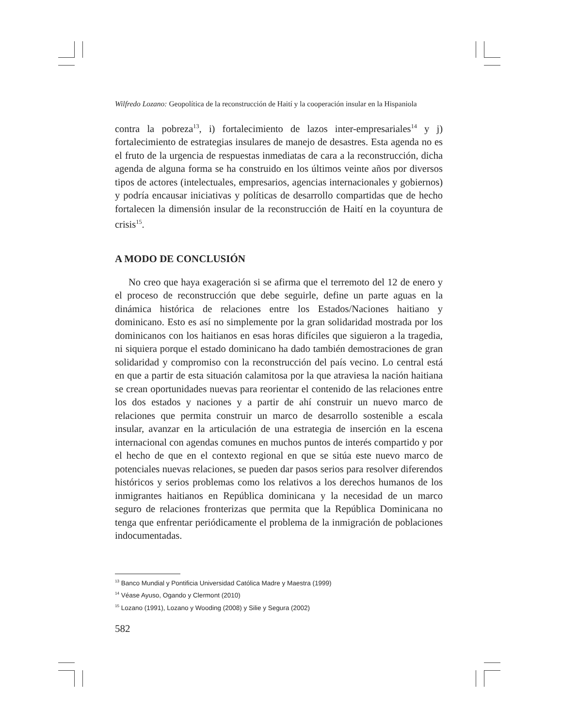Wilfredo Lozano: Geopolítica de la reconstrucción de Haití y la cooperación insular en la Hispaniola
contra la pobreza<sup>13</sup>, i) fortalecimiento de lazos inter-empresariales<sup>14</sup> y j) fortalecimiento de estrategias insulares de manejo de desastres. Esta agenda no es el fruto de la urgencia de respuestas inmediatas de cara a la reconstrucción, dicha agenda de alguna forma se ha construido en los últimos veinte años por diversos tipos de actores (intelectuales, empresarios, agencias internacionales y gobiernos) y podría encausar iniciativas y políticas de desarrollo compartidas que de hecho fortalecen la dimensión insular de la reconstrucción de Haití en la coyuntura de crisis<sup>15</sup>.
A MODO DE CONCLUSIÓN
No creo que haya exageración si se afirma que el terremoto del 12 de enero y el proceso de reconstrucción que debe seguirle, define un parte aguas en la dinámica histórica de relaciones entre los Estados/Naciones haitiano y dominicano. Esto es así no simplemente por la gran solidaridad mostrada por los dominicanos con los haitianos en esas horas difíciles que siguieron a la tragedia, ni siquiera porque el estado dominicano ha dado también demostraciones de gran solidaridad y compromiso con la reconstrucción del país vecino. Lo central está en que a partir de esta situación calamitosa por la que atraviesa la nación haitiana se crean oportunidades nuevas para reorientar el contenido de las relaciones entre los dos estados y naciones y a partir de ahí construir un nuevo marco de relaciones que permita construir un marco de desarrollo sostenible a escala insular, avanzar en la articulación de una estrategia de inserción en la escena internacional con agendas comunes en muchos puntos de interés compartido y por el hecho de que en el contexto regional en que se sitúa este nuevo marco de potenciales nuevas relaciones, se pueden dar pasos serios para resolver diferendos históricos y serios problemas como los relativos a los derechos humanos de los inmigrantes haitianos en República dominicana y la necesidad de un marco seguro de relaciones fronterizas que permita que la República Dominicana no tenga que enfrentar periódicamente el problema de la inmigración de poblaciones indocumentadas.
<sup>13</sup> Banco Mundial y Pontificia Universidad Católica Madre y Maestra (1999)
<sup>14</sup> Véase Ayuso, Ogando y Clermont (2010)
<sup>15</sup> Lozano (1991), Lozano y Wooding (2008) y Silie y Segura (2002)
582